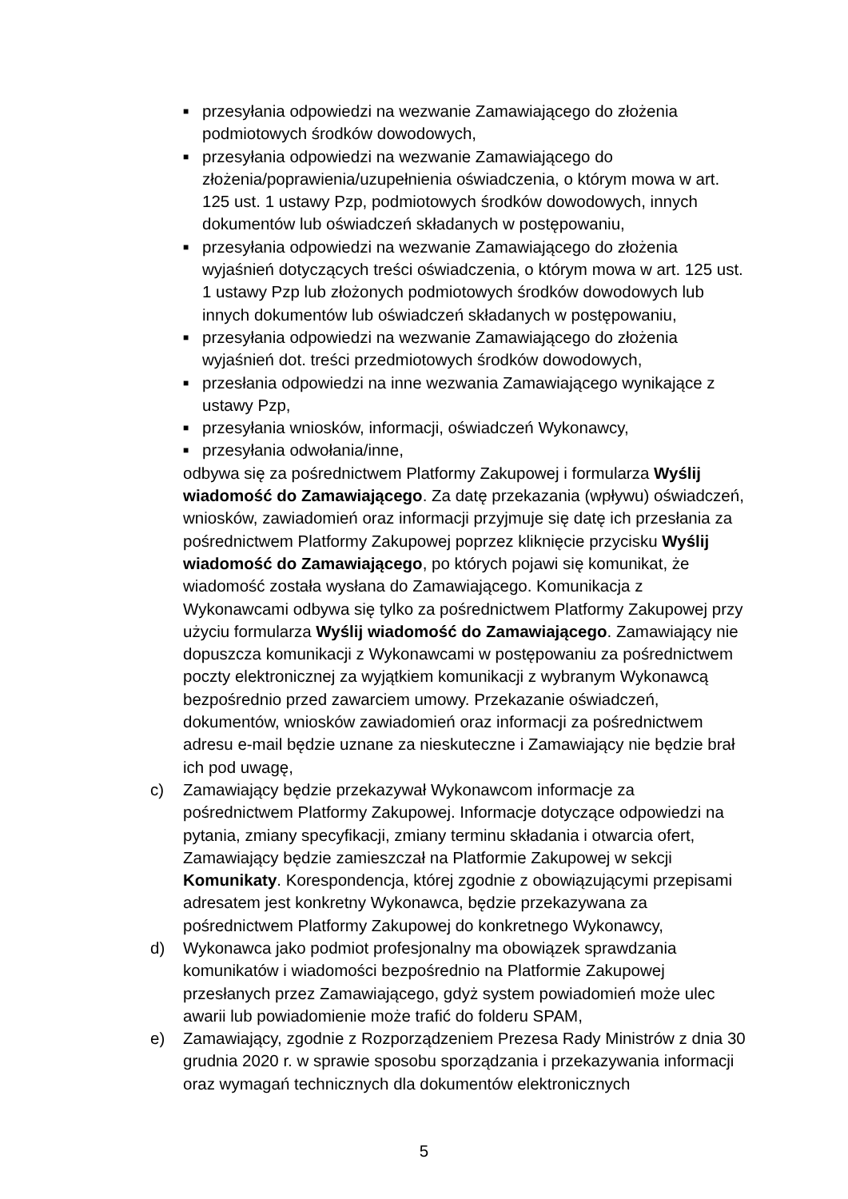■ przesyłania odpowiedzi na wezwanie Zamawiającego do złożenia podmiotowych środków dowodowych,
■ przesyłania odpowiedzi na wezwanie Zamawiającego do złożenia/poprawienia/uzupełnienia oświadczenia, o którym mowa w art. 125 ust. 1 ustawy Pzp, podmiotowych środków dowodowych, innych dokumentów lub oświadczeń składanych w postępowaniu,
■ przesyłania odpowiedzi na wezwanie Zamawiającego do złożenia wyjaśnień dotyczących treści oświadczenia, o którym mowa w art. 125 ust. 1 ustawy Pzp lub złożonych podmiotowych środków dowodowych lub innych dokumentów lub oświadczeń składanych w postępowaniu,
■ przesyłania odpowiedzi na wezwanie Zamawiającego do złożenia wyjaśnień dot. treści przedmiotowych środków dowodowych,
■ przesłania odpowiedzi na inne wezwania Zamawiającego wynikające z ustawy Pzp,
■ przesyłania wniosków, informacji, oświadczeń Wykonawcy,
■ przesyłania odwołania/inne,
odbywa się za pośrednictwem Platformy Zakupowej i formularza Wyślij wiadomość do Zamawiającego. Za datę przekazania (wpływu) oświadczeń, wniosków, zawiadomień oraz informacji przyjmuje się datę ich przesłania za pośrednictwem Platformy Zakupowej poprzez kliknięcie przycisku Wyślij wiadomość do Zamawiającego, po których pojawi się komunikat, że wiadomość została wysłana do Zamawiającego. Komunikacja z Wykonawcami odbywa się tylko za pośrednictwem Platformy Zakupowej przy użyciu formularza Wyślij wiadomość do Zamawiającego. Zamawiający nie dopuszcza komunikacji z Wykonawcami w postępowaniu za pośrednictwem poczty elektronicznej za wyjątkiem komunikacji z wybranym Wykonawcą bezpośrednio przed zawarciem umowy. Przekazanie oświadczeń, dokumentów, wniosków zawiadomień oraz informacji za pośrednictwem adresu e-mail będzie uznane za nieskuteczne i Zamawiający nie będzie brał ich pod uwagę,
c) Zamawiający będzie przekazywał Wykonawcom informacje za pośrednictwem Platformy Zakupowej. Informacje dotyczące odpowiedzi na pytania, zmiany specyfikacji, zmiany terminu składania i otwarcia ofert, Zamawiający będzie zamieszczał na Platformie Zakupowej w sekcji Komunikaty. Korespondencja, której zgodnie z obowiązującymi przepisami adresatem jest konkretny Wykonawca, będzie przekazywana za pośrednictwem Platformy Zakupowej do konkretnego Wykonawcy,
d) Wykonawca jako podmiot profesjonalny ma obowiązek sprawdzania komunikatów i wiadomości bezpośrednio na Platformie Zakupowej przesłanych przez Zamawiającego, gdyż system powiadomień może ulec awarii lub powiadomienie może trafić do folderu SPAM,
e) Zamawiający, zgodnie z Rozporządzeniem Prezesa Rady Ministrów z dnia 30 grudnia 2020 r. w sprawie sposobu sporządzania i przekazywania informacji oraz wymagań technicznych dla dokumentów elektronicznych
5